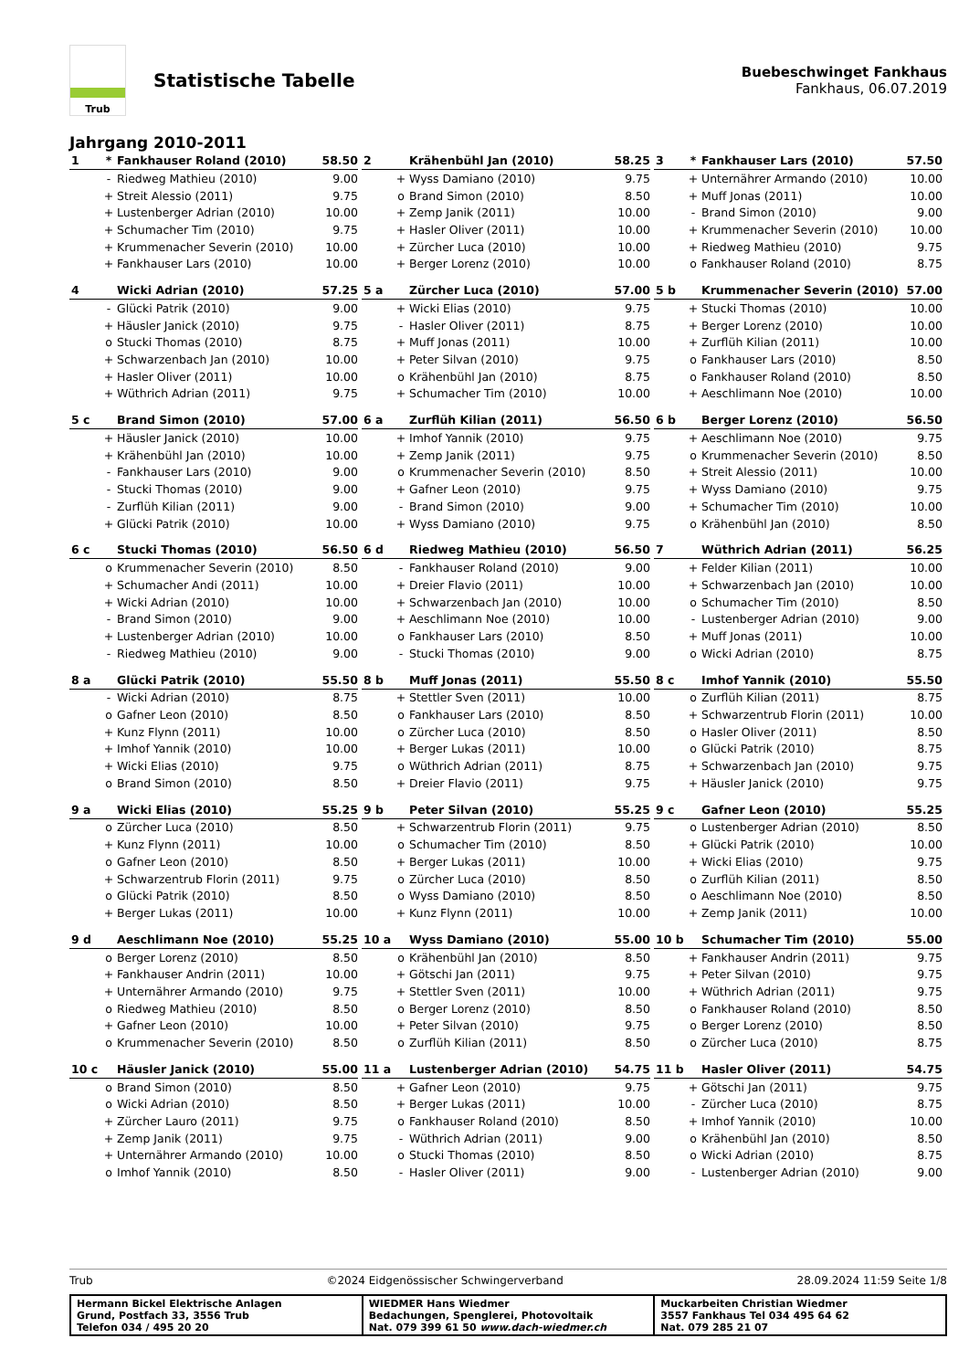Trub
Statistische Tabelle
Buebeschwinget Fankhaus
Fankhaus, 06.07.2019
Jahrgang 2010-2011
| 1 | * | Fankhauser Roland (2010) | 58.50 |
| | - | Riedweg Mathieu (2010) | 9.00 |
| | + | Streit Alessio (2011) | 9.75 |
| | + | Lustenberger Adrian (2010) | 10.00 |
| | + | Schumacher Tim (2010) | 9.75 |
| | + | Krummenacher Severin (2010) | 10.00 |
| | + | Fankhauser Lars (2010) | 10.00 |
| 2 | | Krähenbühl Jan (2010) | 58.25 |
| | + | Wyss Damiano (2010) | 9.75 |
| | o | Brand Simon (2010) | 8.50 |
| | + | Zemp Janik (2011) | 10.00 |
| | + | Hasler Oliver (2011) | 10.00 |
| | + | Zürcher Luca (2010) | 10.00 |
| | + | Berger Lorenz (2010) | 10.00 |
| 3 | * | Fankhauser Lars (2010) | 57.50 |
| | + | Unternährer Armando (2010) | 10.00 |
| | + | Muff Jonas (2011) | 10.00 |
| | - | Brand Simon (2010) | 9.00 |
| | + | Krummenacher Severin (2010) | 10.00 |
| | + | Riedweg Mathieu (2010) | 9.75 |
| | o | Fankhauser Roland (2010) | 8.75 |
| 4 | | Wicki Adrian (2010) | 57.25 |
| | - | Glücki Patrik (2010) | 9.00 |
| | + | Häusler Janick (2010) | 9.75 |
| | o | Stucki Thomas (2010) | 8.75 |
| | + | Schwarzenbach Jan (2010) | 10.00 |
| | + | Hasler Oliver (2011) | 10.00 |
| | + | Wüthrich Adrian (2011) | 9.75 |
| 5 a | | Zürcher Luca (2010) | 57.00 |
| | + | Wicki Elias (2010) | 9.75 |
| | - | Hasler Oliver (2011) | 8.75 |
| | + | Muff Jonas (2011) | 10.00 |
| | + | Peter Silvan (2010) | 9.75 |
| | o | Krähenbühl Jan (2010) | 8.75 |
| | + | Schumacher Tim (2010) | 10.00 |
| 5 b | | Krummenacher Severin (2010) | 57.00 |
| | + | Stucki Thomas (2010) | 10.00 |
| | + | Berger Lorenz (2010) | 10.00 |
| | + | Zurflüh Kilian (2011) | 10.00 |
| | o | Fankhauser Lars (2010) | 8.50 |
| | o | Fankhauser Roland (2010) | 8.50 |
| | + | Aeschlimann Noe (2010) | 10.00 |
| 5 c | | Brand Simon (2010) | 57.00 |
| | + | Häusler Janick (2010) | 10.00 |
| | + | Krähenbühl Jan (2010) | 10.00 |
| | - | Fankhauser Lars (2010) | 9.00 |
| | - | Stucki Thomas (2010) | 9.00 |
| | - | Zurflüh Kilian (2011) | 9.00 |
| | + | Glücki Patrik (2010) | 10.00 |
| 6 a | | Zurflüh Kilian (2011) | 56.50 |
| | + | Imhof Yannik (2010) | 9.75 |
| | + | Zemp Janik (2011) | 9.75 |
| | o | Krummenacher Severin (2010) | 8.50 |
| | + | Gafner Leon (2010) | 9.75 |
| | - | Brand Simon (2010) | 9.00 |
| | + | Wyss Damiano (2010) | 9.75 |
| 6 b | | Berger Lorenz (2010) | 56.50 |
| | + | Aeschlimann Noe (2010) | 9.75 |
| | o | Krummenacher Severin (2010) | 8.50 |
| | + | Streit Alessio (2011) | 10.00 |
| | + | Wyss Damiano (2010) | 9.75 |
| | + | Schumacher Tim (2010) | 10.00 |
| | o | Krähenbühl Jan (2010) | 8.50 |
| 6 c | | Stucki Thomas (2010) | 56.50 |
| | o | Krummenacher Severin (2010) | 8.50 |
| | + | Schumacher Andi (2011) | 10.00 |
| | + | Wicki Adrian (2010) | 10.00 |
| | - | Brand Simon (2010) | 9.00 |
| | + | Lustenberger Adrian (2010) | 10.00 |
| | - | Riedweg Mathieu (2010) | 9.00 |
| 6 d | | Riedweg Mathieu (2010) | 56.50 |
| | - | Fankhauser Roland (2010) | 9.00 |
| | + | Dreier Flavio (2011) | 10.00 |
| | + | Schwarzenbach Jan (2010) | 10.00 |
| | + | Aeschlimann Noe (2010) | 10.00 |
| | o | Fankhauser Lars (2010) | 8.50 |
| | - | Stucki Thomas (2010) | 9.00 |
| 7 | | Wüthrich Adrian (2011) | 56.25 |
| | + | Felder Kilian (2011) | 10.00 |
| | + | Schwarzenbach Jan (2010) | 10.00 |
| | o | Schumacher Tim (2010) | 8.50 |
| | - | Lustenberger Adrian (2010) | 9.00 |
| | + | Muff Jonas (2011) | 10.00 |
| | o | Wicki Adrian (2010) | 8.75 |
| 8 a | | Glücki Patrik (2010) | 55.50 |
| | - | Wicki Adrian (2010) | 8.75 |
| | o | Gafner Leon (2010) | 8.50 |
| | + | Kunz Flynn (2011) | 10.00 |
| | + | Imhof Yannik (2010) | 10.00 |
| | + | Wicki Elias (2010) | 9.75 |
| | o | Brand Simon (2010) | 8.50 |
| 8 b | | Muff Jonas (2011) | 55.50 |
| | + | Stettler Sven (2011) | 10.00 |
| | o | Fankhauser Lars (2010) | 8.50 |
| | o | Zürcher Luca (2010) | 8.50 |
| | + | Berger Lukas (2011) | 10.00 |
| | o | Wüthrich Adrian (2011) | 8.75 |
| | + | Dreier Flavio (2011) | 9.75 |
| 8 c | | Imhof Yannik (2010) | 55.50 |
| | o | Zurflüh Kilian (2011) | 8.75 |
| | + | Schwarzentrub Florin (2011) | 10.00 |
| | o | Hasler Oliver (2011) | 8.50 |
| | o | Glücki Patrik (2010) | 8.75 |
| | + | Schwarzenbach Jan (2010) | 9.75 |
| | + | Häusler Janick (2010) | 9.75 |
| 9 a | | Wicki Elias (2010) | 55.25 |
| | o | Zürcher Luca (2010) | 8.50 |
| | + | Kunz Flynn (2011) | 10.00 |
| | o | Gafner Leon (2010) | 8.50 |
| | + | Schwarzentrub Florin (2011) | 9.75 |
| | o | Glücki Patrik (2010) | 8.50 |
| | + | Berger Lukas (2011) | 10.00 |
| 9 b | | Peter Silvan (2010) | 55.25 |
| | + | Schwarzentrub Florin (2011) | 9.75 |
| | o | Schumacher Tim (2010) | 8.50 |
| | + | Berger Lukas (2011) | 10.00 |
| | o | Zürcher Luca (2010) | 8.50 |
| | o | Wyss Damiano (2010) | 8.50 |
| | + | Kunz Flynn (2011) | 10.00 |
| 9 c | | Gafner Leon (2010) | 55.25 |
| | o | Lustenberger Adrian (2010) | 8.50 |
| | + | Glücki Patrik (2010) | 10.00 |
| | + | Wicki Elias (2010) | 9.75 |
| | o | Zurflüh Kilian (2011) | 8.50 |
| | o | Aeschlimann Noe (2010) | 8.50 |
| | + | Zemp Janik (2011) | 10.00 |
| 9 d | | Aeschlimann Noe (2010) | 55.25 |
| | o | Berger Lorenz (2010) | 8.50 |
| | + | Fankhauser Andrin (2011) | 10.00 |
| | + | Unternährer Armando (2010) | 9.75 |
| | o | Riedweg Mathieu (2010) | 8.50 |
| | + | Gafner Leon (2010) | 10.00 |
| | o | Krummenacher Severin (2010) | 8.50 |
| 10 a | | Wyss Damiano (2010) | 55.00 |
| | o | Krähenbühl Jan (2010) | 8.50 |
| | + | Götschi Jan (2011) | 9.75 |
| | + | Stettler Sven (2011) | 10.00 |
| | o | Berger Lorenz (2010) | 8.50 |
| | + | Peter Silvan (2010) | 9.75 |
| | o | Zurflüh Kilian (2011) | 8.50 |
| 10 b | | Schumacher Tim (2010) | 55.00 |
| | + | Fankhauser Andrin (2011) | 9.75 |
| | + | Peter Silvan (2010) | 9.75 |
| | + | Wüthrich Adrian (2011) | 9.75 |
| | o | Fankhauser Roland (2010) | 8.50 |
| | o | Berger Lorenz (2010) | 8.50 |
| | o | Zürcher Luca (2010) | 8.75 |
| 10 c | | Häusler Janick (2010) | 55.00 |
| | o | Brand Simon (2010) | 8.50 |
| | o | Wicki Adrian (2010) | 8.50 |
| | + | Zürcher Lauro (2011) | 9.75 |
| | + | Zemp Janik (2011) | 9.75 |
| | + | Unternährer Armando (2010) | 10.00 |
| | o | Imhof Yannik (2010) | 8.50 |
| 11 a | | Lustenberger Adrian (2010) | 54.75 |
| | + | Gafner Leon (2010) | 9.75 |
| | + | Berger Lukas (2011) | 10.00 |
| | o | Fankhauser Roland (2010) | 8.50 |
| | - | Wüthrich Adrian (2011) | 9.00 |
| | o | Stucki Thomas (2010) | 8.50 |
| | - | Hasler Oliver (2011) | 9.00 |
| 11 b | | Hasler Oliver (2011) | 54.75 |
| | + | Götschi Jan (2011) | 9.75 |
| | - | Zürcher Luca (2010) | 8.75 |
| | + | Imhof Yannik (2010) | 10.00 |
| | o | Krähenbühl Jan (2010) | 8.50 |
| | o | Wicki Adrian (2010) | 8.75 |
| | - | Lustenberger Adrian (2010) | 9.00 |
Trub ©2024 Eidgenössischer Schwingerverband 28.09.2024 11:59 Seite 1/8
Hermann Bickel Elektrische Anlagen
Grund, Postfach 33, 3556 Trub
Telefon 034 / 495 20 20
WIEDMER Hans Wiedmer
Bedachungen, Spenglerei, Photovoltaik
Nat. 079 399 61 50 www.dach-wiedmer.ch
Muckarbeiten Christian Wiedmer
3557 Fankhaus Tel 034 495 64 62
Nat. 079 285 21 07